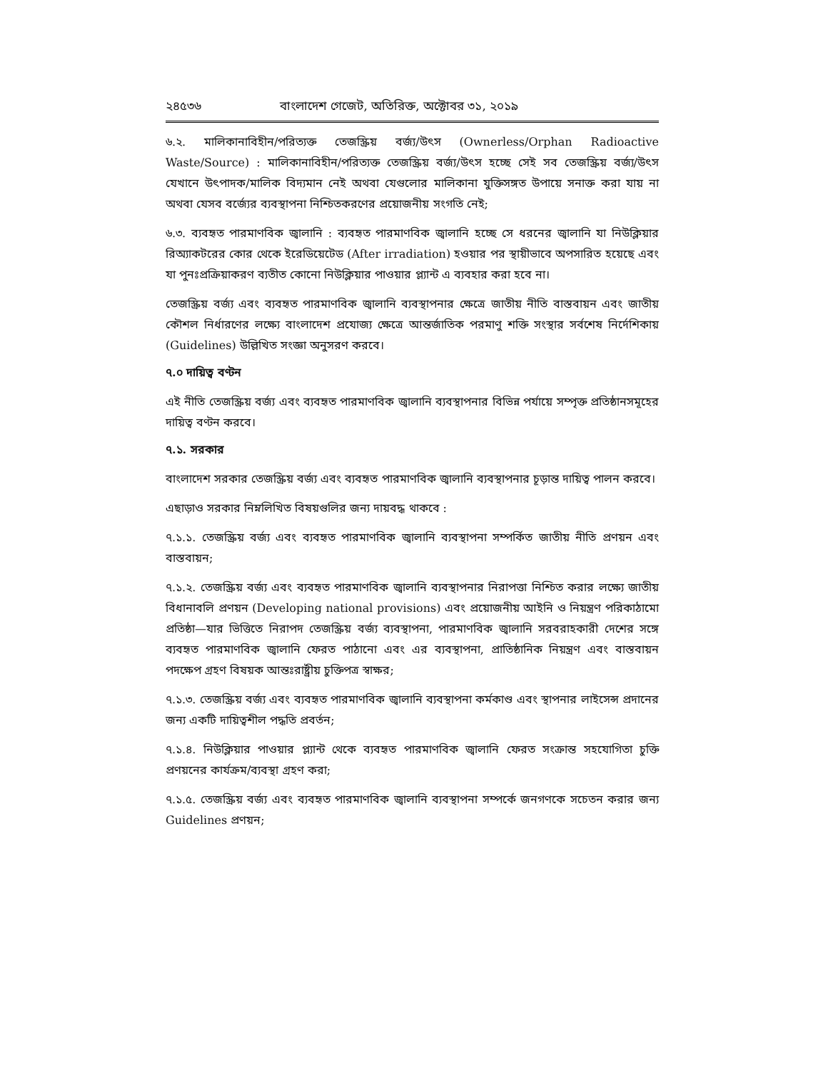২৪৫৩৬ বাংলাদেশ গেজেট, অতিরিক্ত, অক্টোবর ৩১, ২০১৯
৬.২. মালিকানাবিহীন/পরিত্যক্ত তেজস্ক্রিয় বর্জ্য/উৎস (Ownerless/Orphan Radioactive Waste/Source) : মালিকানাবিহীন/পরিত্যক্ত তেজস্ক্রিয় বর্জ্য/উৎস হচ্ছে সেই সব তেজস্ক্রিয় বর্জ্য/উৎস যেখানে উৎপাদক/মালিক বিদ্যমান নেই অথবা যেগুলোর মালিকানা যুক্তিসঙ্গত উপায়ে সনাক্ত করা যায় না অথবা যেসব বর্জ্যের ব্যবস্থাপনা নিশ্চিতকরণের প্রয়োজনীয় সংগতি নেই;
৬.৩. ব্যবহৃত পারমাণবিক জ্বালানি : ব্যবহৃত পারমাণবিক জ্বালানি হচ্ছে সে ধরনের জ্বালানি যা নিউক্লিয়ার রিঅ্যাকটরের কোর থেকে ইরেডিয়েটেড (After irradiation) হওয়ার পর স্থায়ীভাবে অপসারিত হয়েছে এবং যা পুনঃপ্রক্রিয়াকরণ ব্যতীত কোনো নিউক্লিয়ার পাওয়ার প্ল্যান্ট এ ব্যবহার করা হবে না।
তেজস্ক্রিয় বর্জ্য এবং ব্যবহৃত পারমাণবিক জ্বালানি ব্যবস্থাপনার ক্ষেত্রে জাতীয় নীতি বাস্তবায়ন এবং জাতীয় কৌশল নির্ধারণের লক্ষ্যে বাংলাদেশ প্রযোজ্য ক্ষেত্রে আন্তর্জাতিক পরমাণু শক্তি সংস্থার সর্বশেষ নির্দেশিকায় (Guidelines) উল্লিখিত সংজ্ঞা অনুসরণ করবে।
৭.০ দায়িত্ব বণ্টন
এই নীতি তেজস্ক্রিয় বর্জ্য এবং ব্যবহৃত পারমাণবিক জ্বালানি ব্যবস্থাপনার বিভিন্ন পর্যায়ে সম্পৃক্ত প্রতিষ্ঠানসমূহের দায়িত্ব বণ্টন করবে।
৭.১. সরকার
বাংলাদেশ সরকার তেজস্ক্রিয় বর্জ্য এবং ব্যবহৃত পারমাণবিক জ্বালানি ব্যবস্থাপনার চূড়ান্ত দায়িত্ব পালন করবে।
এছাড়াও সরকার নিম্নলিখিত বিষয়গুলির জন্য দায়বদ্ধ থাকবে :
৭.১.১. তেজস্ক্রিয় বর্জ্য এবং ব্যবহৃত পারমাণবিক জ্বালানি ব্যবস্থাপনা সম্পর্কিত জাতীয় নীতি প্রণয়ন এবং বাস্তবায়ন;
৭.১.২. তেজস্ক্রিয় বর্জ্য এবং ব্যবহৃত পারমাণবিক জ্বালানি ব্যবস্থাপনার নিরাপত্তা নিশ্চিত করার লক্ষ্যে জাতীয় বিধানাবলি প্রণয়ন (Developing national provisions) এবং প্রয়োজনীয় আইনি ও নিয়ন্ত্রণ পরিকাঠামো প্রতিষ্ঠা—যার ভিত্তিতে নিরাপদ তেজস্ক্রিয় বর্জ্য ব্যবস্থাপনা, পারমাণবিক জ্বালানি সরবরাহকারী দেশের সঙ্গে ব্যবহৃত পারমাণবিক জ্বালানি ফেরত পাঠানো এবং এর ব্যবস্থাপনা, প্রাতিষ্ঠানিক নিয়ন্ত্রণ এবং বাস্তবায়ন পদক্ষেপ গ্রহণ বিষয়ক আন্তঃরাষ্ট্রীয় চুক্তিপত্র স্বাক্ষর;
৭.১.৩. তেজস্ক্রিয় বর্জ্য এবং ব্যবহৃত পারমাণবিক জ্বালানি ব্যবস্থাপনা কর্মকাণ্ড এবং স্থাপনার লাইসেন্স প্রদানের জন্য একটি দায়িত্বশীল পদ্ধতি প্রবর্তন;
৭.১.৪. নিউক্লিয়ার পাওয়ার প্ল্যান্ট থেকে ব্যবহৃত পারমাণবিক জ্বালানি ফেরত সংক্রান্ত সহযোগিতা চুক্তি প্রণয়নের কার্যক্রম/ব্যবস্থা গ্রহণ করা;
৭.১.৫. তেজস্ক্রিয় বর্জ্য এবং ব্যবহৃত পারমাণবিক জ্বালানি ব্যবস্থাপনা সম্পর্কে জনগণকে সচেতন করার জন্য Guidelines প্রণয়ন;